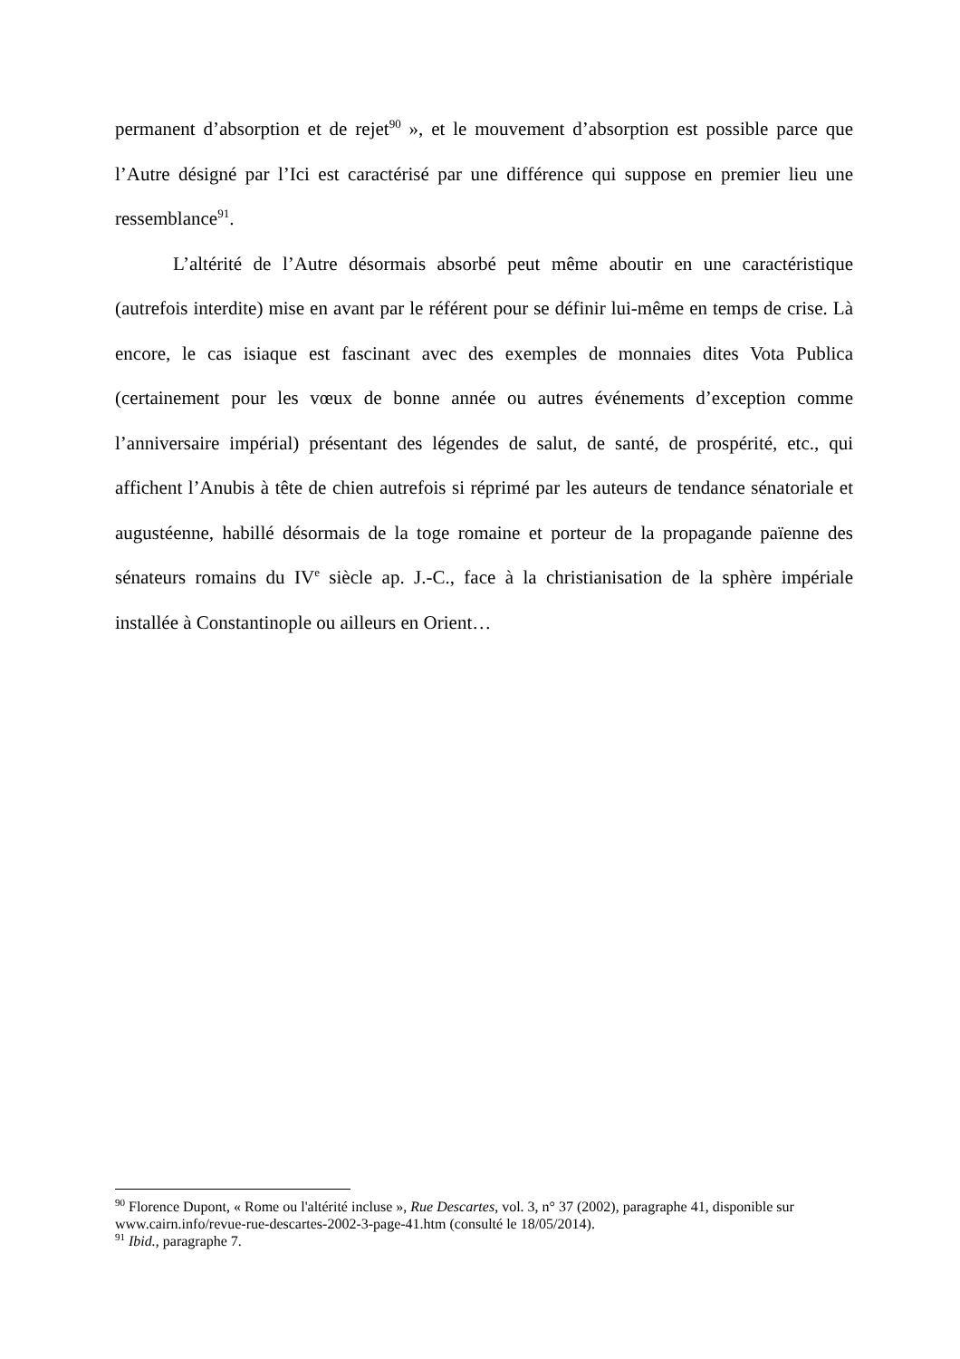permanent d’absorption et de rejet<sup>90</sup> », et le mouvement d’absorption est possible parce que l’Autre désigné par l’Ici est caractérisé par une différence qui suppose en premier lieu une ressemblance<sup>91</sup>.
L’altérité de l’Autre désormais absorbé peut même aboutir en une caractéristique (autrefois interdite) mise en avant par le référent pour se définir lui-même en temps de crise. Là encore, le cas isiaque est fascinant avec des exemples de monnaies dites Vota Publica (certainement pour les vœux de bonne année ou autres événements d’exception comme l’anniversaire impérial) présentant des légendes de salut, de santé, de prospérité, etc., qui affichent l’Anubis à tête de chien autrefois si réprimé par les auteurs de tendance sénatoriale et augustéenne, habillé désormais de la toge romaine et porteur de la propagande païenne des sénateurs romains du IV<sup>e</sup> siècle ap. J.-C., face à la christianisation de la sphère impériale installée à Constantinople ou ailleurs en Orient…
<sup>90</sup> Florence Dupont, « Rome ou l'altérité incluse », Rue Descartes, vol. 3, n° 37 (2002), paragraphe 41, disponible sur www.cairn.info/revue-rue-descartes-2002-3-page-41.htm (consulté le 18/05/2014).
<sup>91</sup> Ibid., paragraphe 7.